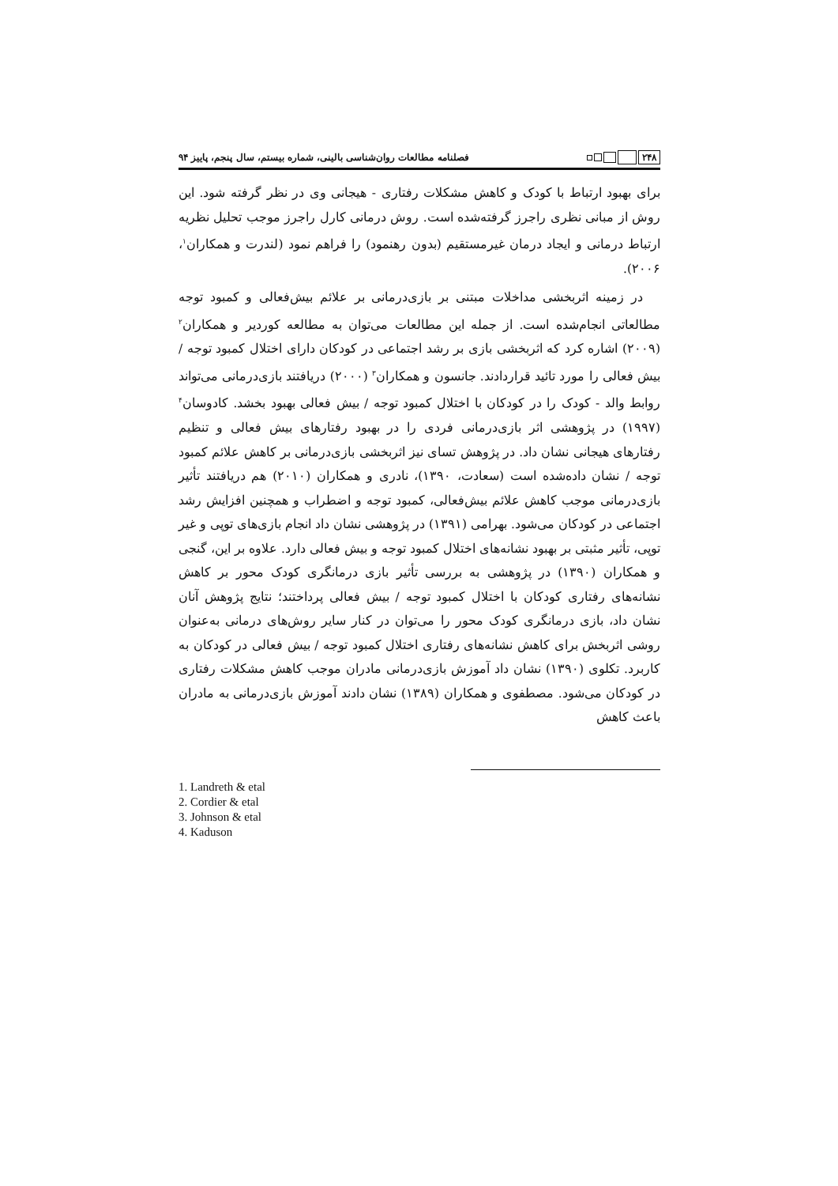۲۴۸
فصلنامه مطالعات روان‌شناسی بالینی، شماره بیستم، سال پنجم، پاییز ۹۴
برای بهبود ارتباط با کودک و کاهش مشکلات رفتاری - هیجانی وی در نظر گرفته شود. این روش از مبانی نظری راجرز گرفته‌شده است. روش درمانی کارل راجرز موجب تحلیل نظریه ارتباط درمانی و ایجاد درمان غیرمستقیم (بدون رهنمود) را فراهم نمود (لندرت و همکاران<sup>۱</sup>، ۲۰۰۶).
در زمینه اثربخشی مداخلات مبتنی بر بازی‌درمانی بر علائم بیش‌فعالی و کمبود توجه مطالعاتی انجام‌شده است. از جمله این مطالعات می‌توان به مطالعه کوردیر و همکاران<sup>۲</sup> (۲۰۰۹) اشاره کرد که اثربخشی بازی بر رشد اجتماعی در کودکان دارای اختلال کمبود توجه / بیش فعالی را مورد تائید قراردادند. جانسون و همکاران<sup>۳</sup> (۲۰۰۰) دریافتند بازی‌درمانی می‌تواند روابط والد - کودک را در کودکان با اختلال کمبود توجه / بیش فعالی بهبود بخشد. کادوسان<sup>۴</sup> (۱۹۹۷) در پژوهشی اثر بازی‌درمانی فردی را در بهبود رفتارهای بیش فعالی و تنظیم رفتارهای هیجانی نشان داد. در پژوهش تسای نیز اثربخشی بازی‌درمانی بر کاهش علائم کمبود توجه / نشان داده‌شده است (سعادت، ۱۳۹۰)، نادری و همکاران (۲۰۱۰) هم دریافتند تأثیر بازی‌درمانی موجب کاهش علائم بیش‌فعالی، کمبود توجه و اضطراب و همچنین افزایش رشد اجتماعی در کودکان می‌شود. بهرامی (۱۳۹۱) در پژوهشی نشان داد انجام بازی‌های توپی و غیر توپی، تأثیر مثبتی بر بهبود نشانه‌های اختلال کمبود توجه و بیش فعالی دارد. علاوه بر این، گنجی و همکاران (۱۳۹۰) در پژوهشی به بررسی تأثیر بازی درمانگری کودک محور بر کاهش نشانه‌های رفتاری کودکان با اختلال کمبود توجه / بیش فعالی پرداختند؛ نتایج پژوهش آنان نشان داد، بازی درمانگری کودک محور را می‌توان در کنار سایر روش‌های درمانی به‌عنوان روشی اثربخش برای کاهش نشانه‌های رفتاری اختلال کمبود توجه / بیش فعالی در کودکان به کاربرد. تکلوی (۱۳۹۰) نشان داد آموزش بازی‌درمانی مادران موجب کاهش مشکلات رفتاری در کودکان می‌شود. مصطفوی و همکاران (۱۳۸۹) نشان دادند آموزش بازی‌درمانی به مادران باعث کاهش
1. Landreth & etal
2. Cordier & etal
3. Johnson & etal
4. Kaduson